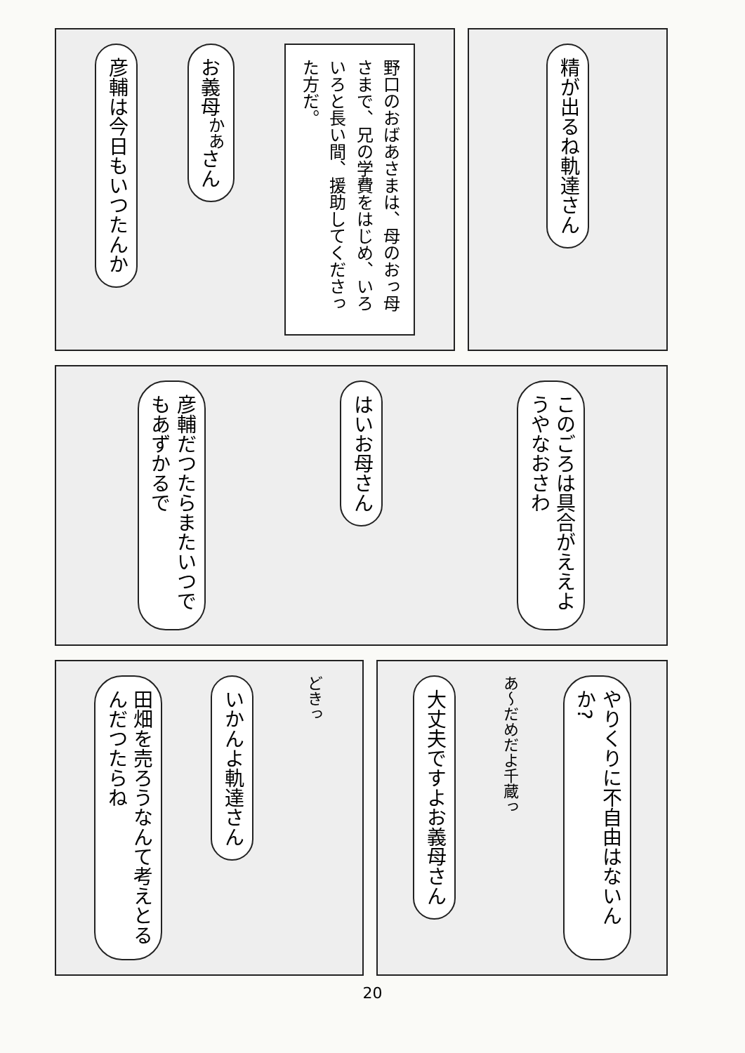野口のおばあさまは、母のおっ母さまで、兄の学費をはじめ、いろいろと長い間、援助してくださった方だ。
お義母<sup>かあ</sup>さん
彦輔は今日もいつたんか
精が出るね軌達さん
このごろは具合がええようやなおさわ
はいお母さん
彦輔だつたらまたいつでもあずかるで
どきっ
いかんよ軌達さん
田畑を売ろうなんて考えとるんだつたらね
やりくりに不自由はないんか?
あ〜だめだよ千蔵っ
大丈夫ですよお義母さん
20